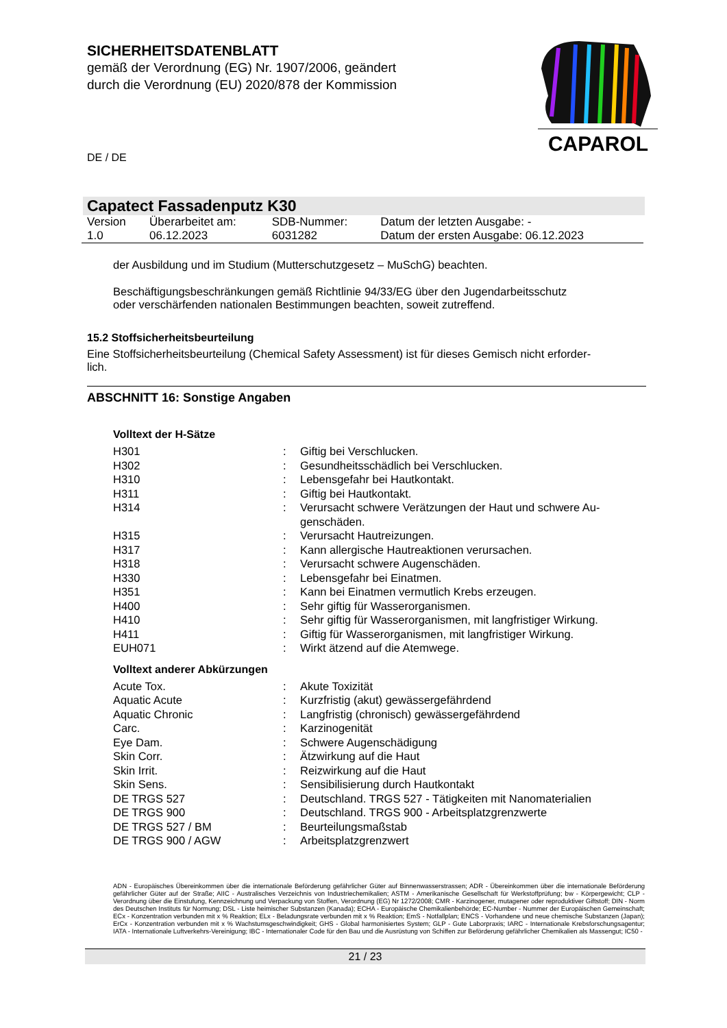SICHERHEITSDATENBLATT
gemäß der Verordnung (EG) Nr. 1907/2006, geändert
durch die Verordnung (EU) 2020/878 der Kommission
CAPAROL
DE / DE
Capatect Fassadenputz K30
| Version 1.0 | Überarbeitet am: 06.12.2023 | SDB-Nummer: 6031282 | Datum der letzten Ausgabe: - Datum der ersten Ausgabe: 06.12.2023 |
der Ausbildung und im Studium (Mutterschutzgesetz – MuSchG) beachten.
Beschäftigungsbeschränkungen gemäß Richtlinie 94/33/EG über den Jugendarbeitsschutz
oder verschärfenden nationalen Bestimmungen beachten, soweit zutreffend.
15.2 Stoffsicherheitsbeurteilung
Eine Stoffsicherheitsbeurteilung (Chemical Safety Assessment) ist für dieses Gemisch nicht erforder-
lich.
ABSCHNITT 16: Sonstige Angaben
Volltext der H-Sätze
| H301 | : | Giftig bei Verschlucken. |
| H302 | : | Gesundheitsschädlich bei Verschlucken. |
| H310 | : | Lebensgefahr bei Hautkontakt. |
| H311 | : | Giftig bei Hautkontakt. |
| H314 | : | Verursacht schwere Verätzungen der Haut und schwere Au- genschäden. |
| H315 | : | Verursacht Hautreizungen. |
| H317 | : | Kann allergische Hautreaktionen verursachen. |
| H318 | : | Verursacht schwere Augenschäden. |
| H330 | : | Lebensgefahr bei Einatmen. |
| H351 | : | Kann bei Einatmen vermutlich Krebs erzeugen. |
| H400 | : | Sehr giftig für Wasserorganismen. |
| H410 | : | Sehr giftig für Wasserorganismen, mit langfristiger Wirkung. |
| H411 | : | Giftig für Wasserorganismen, mit langfristiger Wirkung. |
| EUH071 | : | Wirkt ätzend auf die Atemwege. |
Volltext anderer Abkürzungen
| Acute Tox. | : | Akute Toxizität |
| Aquatic Acute | : | Kurzfristig (akut) gewässergefährdend |
| Aquatic Chronic | : | Langfristig (chronisch) gewässergefährdend |
| Carc. | : | Karzinogenität |
| Eye Dam. | : | Schwere Augenschädigung |
| Skin Corr. | : | Ätzwirkung auf die Haut |
| Skin Irrit. | : | Reizwirkung auf die Haut |
| Skin Sens. | : | Sensibilisierung durch Hautkontakt |
| DE TRGS 527 | : | Deutschland. TRGS 527 - Tätigkeiten mit Nanomaterialien |
| DE TRGS 900 | : | Deutschland. TRGS 900 - Arbeitsplatzgrenzwerte |
| DE TRGS 527 / BM | : | Beurteilungsmaßstab |
| DE TRGS 900 / AGW | : | Arbeitsplatzgrenzwert |
ADN - Europäisches Übereinkommen über die internationale Beförderung gefährlicher Güter auf Binnenwasserstrassen; ADR - Übereinkommen über die internationale Beförderung gefährlicher Güter auf der Straße; AIIC - Australisches Verzeichnis von Industriechemikalien; ASTM - Amerikanische Gesellschaft für Werkstoffprüfung; bw - Körpergewicht; CLP - Verordnung über die Einstufung, Kennzeichnung und Verpackung von Stoffen, Verordnung (EG) Nr 1272/2008; CMR - Karzinogener, mutagener oder reproduktiver Giftstoff; DIN - Norm des Deutschen Instituts für Normung; DSL - Liste heimischer Substanzen (Kanada); ECHA - Europäische Chemikalienbehörde; EC-Number - Nummer der Europäischen Gemeinschaft; ECx - Konzentration verbunden mit x % Reaktion; ELx - Beladungsrate verbunden mit x % Reaktion; EmS - Notfallplan; ENCS - Vorhandene und neue chemische Substanzen (Japan); ErCx - Konzentration verbunden mit x % Wachstumsgeschwindigkeit; GHS - Global harmonisiertes System; GLP - Gute Laborpraxis; IARC - Internationale Krebsforschungsagentur; IATA - Internationale Luftverkehrs-Vereinigung; IBC - Internationaler Code für den Bau und die Ausrüstung von Schiffen zur Beförderung gefährlicher Chemikalien als Massengut; IC50 -
21 / 23